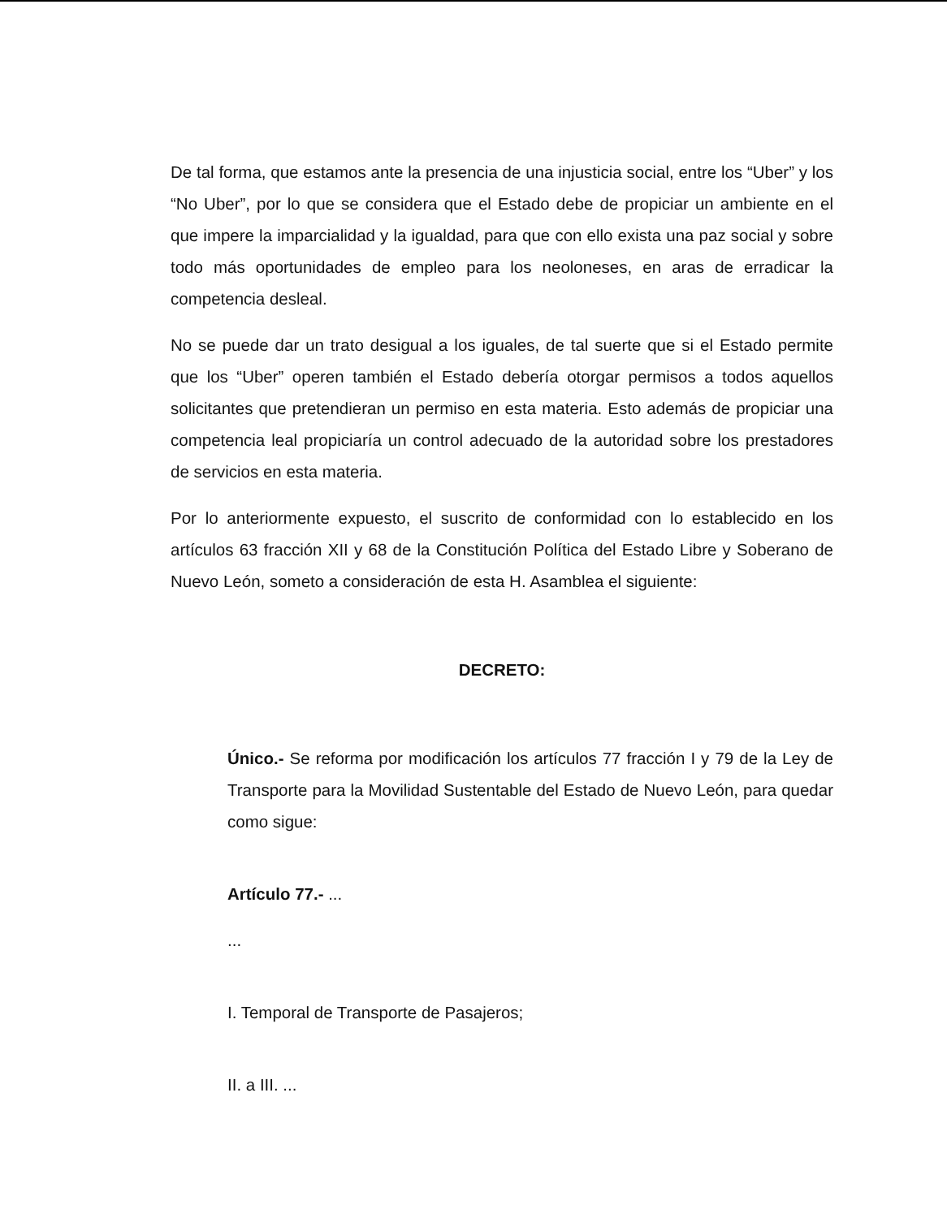De tal forma, que estamos ante la presencia de una injusticia social, entre los “Uber” y los “No Uber”, por lo que se considera que el Estado debe de propiciar un ambiente en el que impere la imparcialidad y la igualdad, para que con ello exista una paz social y sobre todo más oportunidades de empleo para los neoloneses, en aras de erradicar la competencia desleal.
No se puede dar un trato desigual a los iguales, de tal suerte que si el Estado permite que los “Uber” operen también el Estado debería otorgar permisos a todos aquellos solicitantes que pretendieran un permiso en esta materia. Esto además de propiciar una competencia leal propiciaría un control adecuado de la autoridad sobre los prestadores de servicios en esta materia.
Por lo anteriormente expuesto, el suscrito de conformidad con lo establecido en los artículos 63 fracción XII y 68 de la Constitución Política del Estado Libre y Soberano de Nuevo León, someto a consideración de esta H. Asamblea el siguiente:
DECRETO:
Único.- Se reforma por modificación los artículos 77 fracción I y 79 de la Ley de Transporte para la Movilidad Sustentable del Estado de Nuevo León, para quedar como sigue:
Artículo 77.- ...
...
I. Temporal de Transporte de Pasajeros;
II. a III. ...